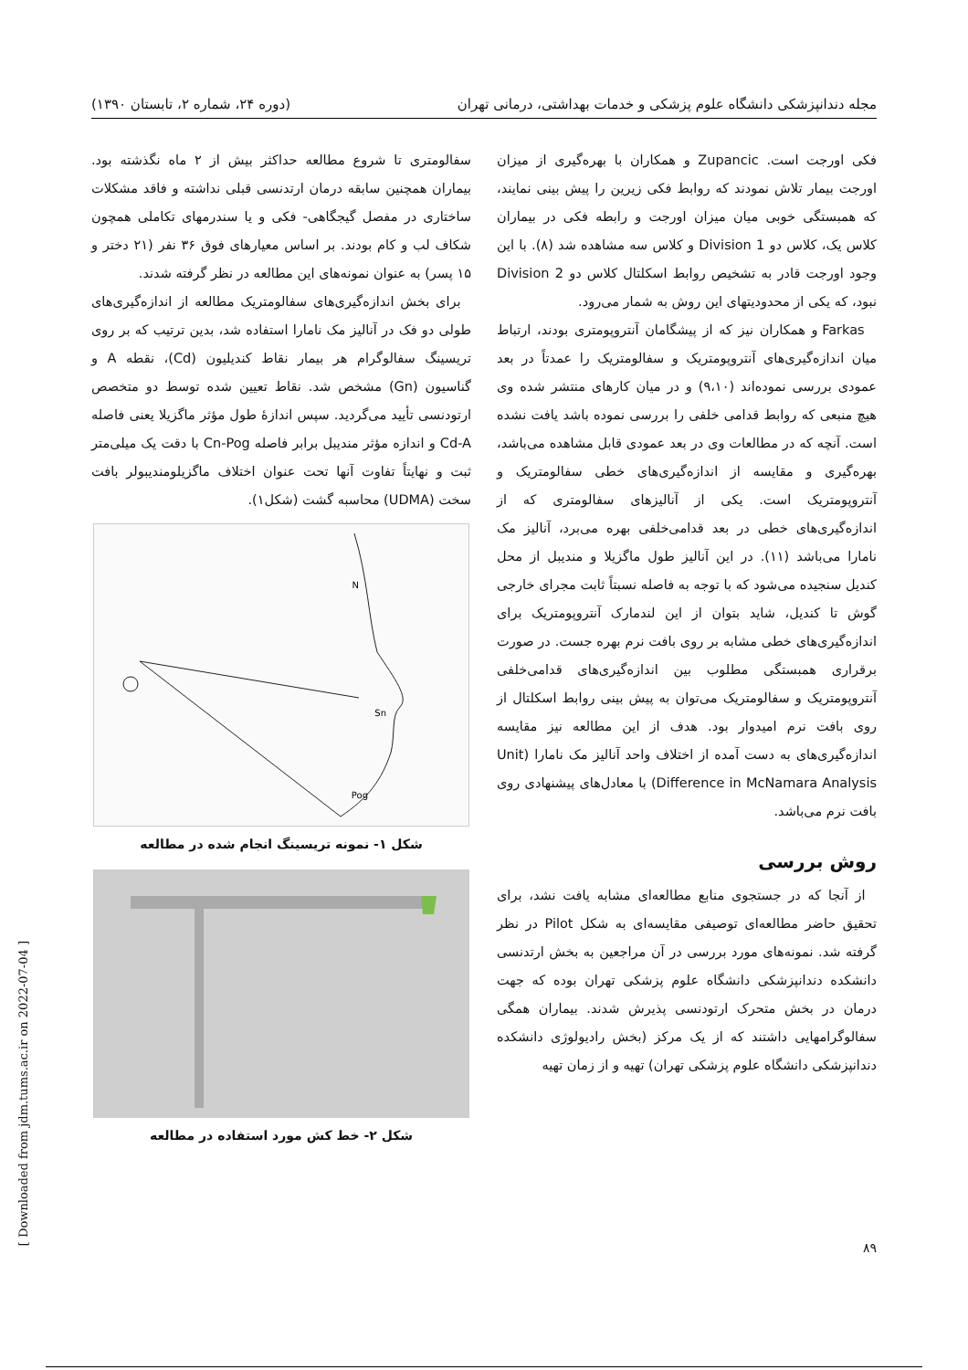مجله دندانپزشکی دانشگاه علوم پزشکی و خدمات بهداشتی، درمانی تهران (دوره ۲۴، شماره ۲، تابستان ۱۳۹۰)
فکی اورجت است. Zupancic و همکاران با بهره‌گیری از میزان اورجت بیمار تلاش نمودند که روابط فکی زیرین را پیش بینی نمایند، که همبستگی خوبی میان میزان اورجت و رابطه فکی در بیماران کلاس یک، کلاس دو Division 1 و کلاس سه مشاهده شد (۸). با این وجود اورجت قادر به تشخیص روابط اسکلتال کلاس دو Division 2 نبود، که یکی از محدودیتهای این روش به شمار می‌رود.
Farkas و همکاران نیز که از پیشگامان آنتروپومتری بودند، ارتباط میان اندازه‌گیری‌های آنتروپومتریک و سفالومتریک را عمدتاً در بعد عمودی بررسی نموده‌اند (۹،۱۰) و در میان کارهای منتشر شده وی هیچ منبعی که روابط قدامی خلفی را بررسی نموده باشد یافت نشده است. آنچه که در مطالعات وی در بعد عمودی قابل مشاهده می‌باشد، بهره‌گیری و مقایسه از اندازه‌گیری‌های خطی سفالومتریک و آنتروپومتریک است. یکی از آنالیزهای سفالومتری که از اندازه‌گیری‌های خطی در بعد قدامی‌خلفی بهره می‌برد، آنالیز مک نامارا می‌باشد (۱۱). در این آنالیز طول ماگزیلا و مندیبل از محل کندیل سنجیده می‌شود که با توجه به فاصله نسبتاً ثابت مجرای خارجی گوش تا کندیل، شاید بتوان از این لندمارک آنتروپومتریک برای اندازه‌گیری‌های خطی مشابه بر روی بافت نرم بهره جست. در صورت برقراری همبستگی مطلوب بین اندازه‌گیری‌های قدامی‌خلفی آنتروپومتریک و سفالومتریک می‌توان به پیش بینی روابط اسکلتال از روی بافت نرم امیدوار بود. هدف از این مطالعه نیز مقایسه اندازه‌گیری‌های به دست آمده از اختلاف واحد آنالیز مک نامارا (Unit Difference in McNamara Analysis) با معادل‌های پیشنهادی روی بافت نرم می‌باشد.
روش بررسی
از آنجا که در جستجوی منابع مطالعه‌ای مشابه یافت نشد، برای تحقیق حاضر مطالعه‌ای توصیفی مقایسه‌ای به شکل Pilot در نظر گرفته شد. نمونه‌های مورد بررسی در آن مراجعین به بخش ارتدنسی دانشکده دندانپزشکی دانشگاه علوم پزشکی تهران بوده که جهت درمان در بخش متحرک ارتودنسی پذیرش شدند. بیماران همگی سفالوگرامهایی داشتند که از یک مرکز (بخش رادیولوژی دانشکده دندانپزشکی دانشگاه علوم پزشکی تهران) تهیه و از زمان تهیه
سفالومتری تا شروع مطالعه حداکثر بیش از ۲ ماه نگذشته بود. بیماران همچنین سابقه درمان ارتدنسی قبلی نداشته و فاقد مشکلات ساختاری در مفصل گیجگاهی- فکی و یا سندرمهای تکاملی همچون شکاف لب و کام بودند. بر اساس معیارهای فوق ۳۶ نفر (۲۱ دختر و ۱۵ پسر) به عنوان نمونه‌های این مطالعه در نظر گرفته شدند.
برای بخش اندازه‌گیری‌های سفالومتریک مطالعه از اندازه‌گیری‌های طولی دو فک در آنالیز مک نامارا استفاده شد، بدین ترتیب که بر روی تریسینگ سفالوگرام هر بیمار نقاط کندیلیون (Cd)، نقطه A و گناسیون (Gn) مشخص شد. نقاط تعیین شده توسط دو متخصص ارتودنسی تأیید می‌گردید. سپس اندازهٔ طول مؤثر ماگزیلا یعنی فاصله Cd-A و اندازه مؤثر مندیبل برابر فاصله Cn-Pog با دقت یک میلی‌متر ثبت و نهایتاً تفاوت آنها تحت عنوان اختلاف ماگزیلومندیبولر بافت سخت (UDMA) محاسبه گشت (شکل۱).
N
Sn
Pog
شکل ۱- نمونه تریسینگ انجام شده در مطالعه
شکل ۲- خط کش مورد استفاده در مطالعه
۸۹
[ Downloaded from jdm.tums.ac.ir on 2022-07-04 ]